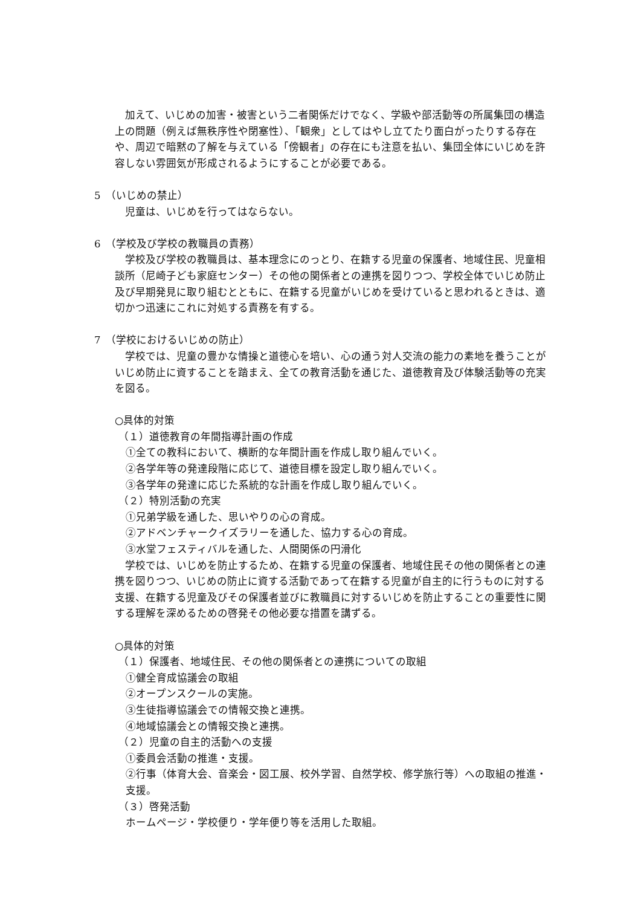加えて、いじめの加害・被害という二者関係だけでなく、学級や部活動等の所属集団の構造上の問題（例えば無秩序性や閉塞性）、「観衆」としてはやし立てたり面白がったりする存在や、周辺で暗黙の了解を与えている「傍観者」の存在にも注意を払い、集団全体にいじめを許容しない雰囲気が形成されるようにすることが必要である。
5　（いじめの禁止）
　児童は、いじめを行ってはならない。
6　（学校及び学校の教職員の責務）
　学校及び学校の教職員は、基本理念にのっとり、在籍する児童の保護者、地域住民、児童相談所（尼崎子ども家庭センター）その他の関係者との連携を図りつつ、学校全体でいじめ防止及び早期発見に取り組むとともに、在籍する児童がいじめを受けていると思われるときは、適切かつ迅速にこれに対処する責務を有する。
7　（学校におけるいじめの防止）
　学校では、児童の豊かな情操と道徳心を培い、心の通う対人交流の能力の素地を養うことがいじめ防止に資することを踏まえ、全ての教育活動を通じた、道徳教育及び体験活動等の充実を図る。
○具体的対策
（１）道徳教育の年間指導計画の作成
①全ての教科において、横断的な年間計画を作成し取り組んでいく。
②各学年等の発達段階に応じて、道徳目標を設定し取り組んでいく。
③各学年の発達に応じた系統的な計画を作成し取り組んでいく。
（２）特別活動の充実
①兄弟学級を通した、思いやりの心の育成。
②アドベンチャークイズラリーを通した、協力する心の育成。
③水堂フェスティバルを通した、人間関係の円滑化
　学校では、いじめを防止するため、在籍する児童の保護者、地域住民その他の関係者との連携を図りつつ、いじめの防止に資する活動であって在籍する児童が自主的に行うものに対する支援、在籍する児童及びその保護者並びに教職員に対するいじめを防止することの重要性に関する理解を深めるための啓発その他必要な措置を講ずる。
○具体的対策
（１）保護者、地域住民、その他の関係者との連携についての取組
①健全育成協議会の取組
②オープンスクールの実施。
③生徒指導協議会での情報交換と連携。
④地域協議会との情報交換と連携。
（２）児童の自主的活動への支援
①委員会活動の推進・支援。
②行事（体育大会、音楽会・図工展、校外学習、自然学校、修学旅行等）への取組の推進・支援。
（３）啓発活動
ホームページ・学校便り・学年便り等を活用した取組。